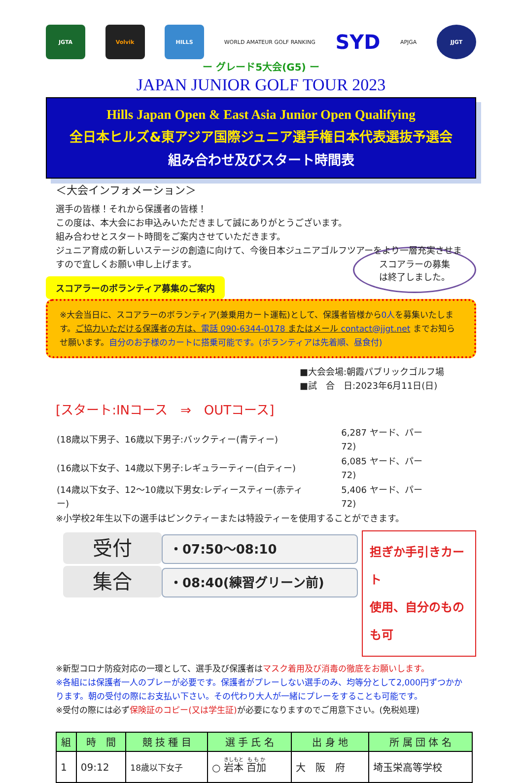JGTA Volvik HILLS
WORLD AMATEUR GOLF RANKING
SYD
APJGA
JJGT
ー グレード5大会(G5) ー
JAPAN JUNIOR GOLF TOUR 2023
Hills Japan Open & East Asia Junior Open Qualifying
全日本ヒルズ&東アジア国際ジュニア選手権日本代表選抜予選会
組み合わせ及びスタート時間表
＜大会インフォメーション＞
選手の皆様！それから保護者の皆様！
この度は、本大会にお申込みいただきまして誠にありがとうございます。
組み合わせとスタート時間をご案内させていただきます。
ジュニア育成の新しいステージの創造に向けて、今後日本ジュニアゴルフツアーをより一層充実させますので宜しくお願い申し上げます。
スコアラーの募集
は終了しました。
スコアラーのボランティア募集のご案内
※大会当日に、スコアラーのボランティア(兼乗用カート運転)として、保護者皆様から0人を募集いたします。ご協力いただける保護者の方は、電話 090-6344-0178 またはメール contact@jjgt.net までお知らせ願います。自分のお子様のカートに搭乗可能です。(ボランティアは先着順、昼食付)
■大会会場:朝霞パブリックゴルフ場
■試　合　日:2023年6月11日(日)
[スタート:INコース　⇒　OUTコース]
| (18歳以下男子、16歳以下男子:バックティー(青ティー) | 6,287 ヤード、パー72) |
| (16歳以下女子、14歳以下男子:レギュラーティー(白ティー) | 6,085 ヤード、パー72) |
| (14歳以下女子、12〜10歳以下男女:レディースティー(赤ティー) | 5,406 ヤード、パー72) |
※小学校2年生以下の選手はピンクティーまたは特設ティーを使用することができます。
受付
・07:50〜08:10
集合
・08:40(練習グリーン前)
担ぎか手引きカート
使用、自分のものも可
※新型コロナ防疫対応の一環として、選手及び保護者はマスク着用及び消毒の徹底をお願いします。
※各組には保護者一人のプレーが必要です。保護者がプレーしない選手のみ、均等分として2,000円ずつかかります。朝の受付の際にお支払い下さい。その代わり大人が一緒にプレーをすることも可能です。
※受付の際には必ず保険証のコピー(又は学生証) が必要になりますのでご用意下さい。(免税処理)
| 組 | 時 間 | 競 技 種 目 | 選 手 氏 名 | 出 身 地 | 所 属 団 体 名 |
| --- | --- | --- | --- | --- | --- |
| 1 | 09:12 | 18歳以下女子 | ○ 岩本 百加 | 大 阪 府 | 埼玉栄高等学校 |